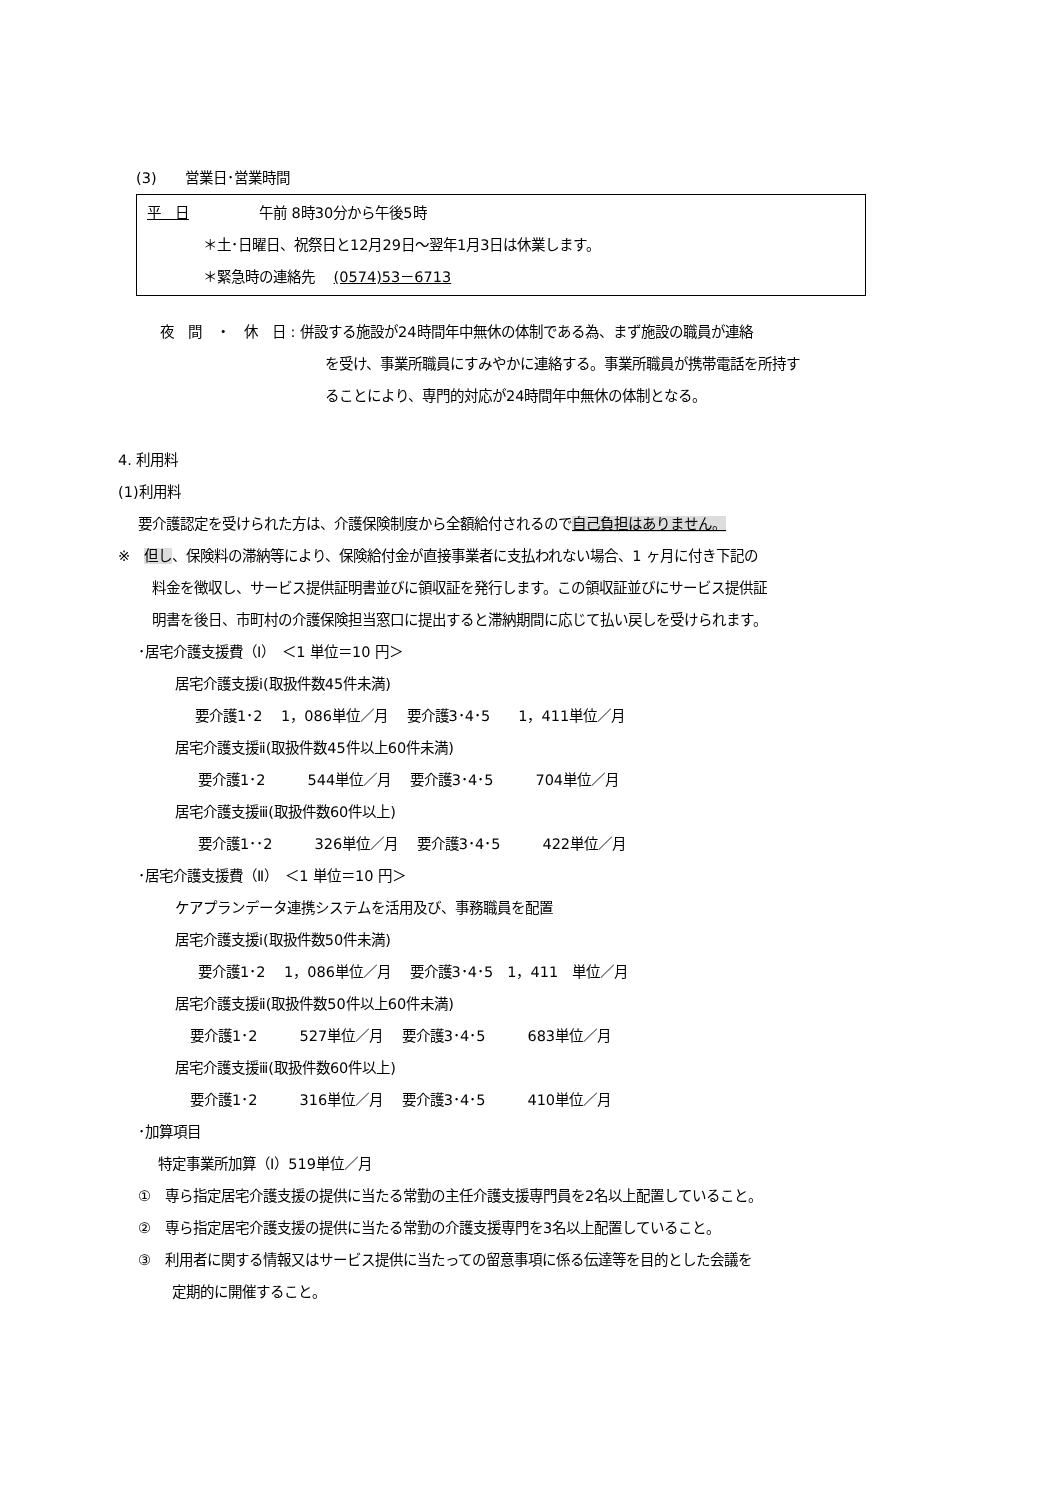(3)　　営業日･営業時間
平　日　　　　　午前 8時30分から午後5時
　　　　＊土･日曜日、祝祭日と12月29日～翌年1月3日は休業します。
　　　　＊緊急時の連絡先　 (0574)53－6713
夜　間　・　休　日 : 併設する施設が24時間年中無休の体制である為、まず施設の職員が連絡
を受け、事業所職員にすみやかに連絡する。事業所職員が携帯電話を所持す
ることにより、専門的対応が24時間年中無休の体制となる。
4. 利用料
(1)利用料
要介護認定を受けられた方は、介護保険制度から全額給付されるので自己負担はありません。
※　但し、保険料の滞納等により、保険給付金が直接事業者に支払われない場合、1 ヶ月に付き下記の
料金を徴収し、サービス提供証明書並びに領収証を発行します。この領収証並びにサービス提供証
明書を後日、市町村の介護保険担当窓口に提出すると滞納期間に応じて払い戻しを受けられます。
･居宅介護支援費（Ⅰ）　＜1 単位＝10 円＞
居宅介護支援ⅰ(取扱件数45件未満)
要介護1･2　 1，086単位／月　 要介護3･4･5　　1，411単位／月
居宅介護支援ⅱ(取扱件数45件以上60件未満)
要介護1･2　　　544単位／月　 要介護3･4･5　　　704単位／月
居宅介護支援ⅲ(取扱件数60件以上)
要介護1･･2　　　326単位／月　 要介護3･4･5　　　422単位／月
･居宅介護支援費（Ⅱ）　＜1 単位＝10 円＞
ケアプランデータ連携システムを活用及び、事務職員を配置
居宅介護支援ⅰ(取扱件数50件未満)
要介護1･2　 1，086単位／月　 要介護3･4･5　1，411　単位／月
居宅介護支援ⅱ(取扱件数50件以上60件未満)
要介護1･2　　　527単位／月　 要介護3･4･5　　　683単位／月
居宅介護支援ⅲ(取扱件数60件以上)
要介護1･2　　　316単位／月　 要介護3･4･5　　　410単位／月
･加算項目
特定事業所加算（Ⅰ）519単位／月
①　専ら指定居宅介護支援の提供に当たる常勤の主任介護支援専門員を2名以上配置していること。
②　専ら指定居宅介護支援の提供に当たる常勤の介護支援専門を3名以上配置していること。
③　利用者に関する情報又はサービス提供に当たっての留意事項に係る伝達等を目的とした会議を
定期的に開催すること。